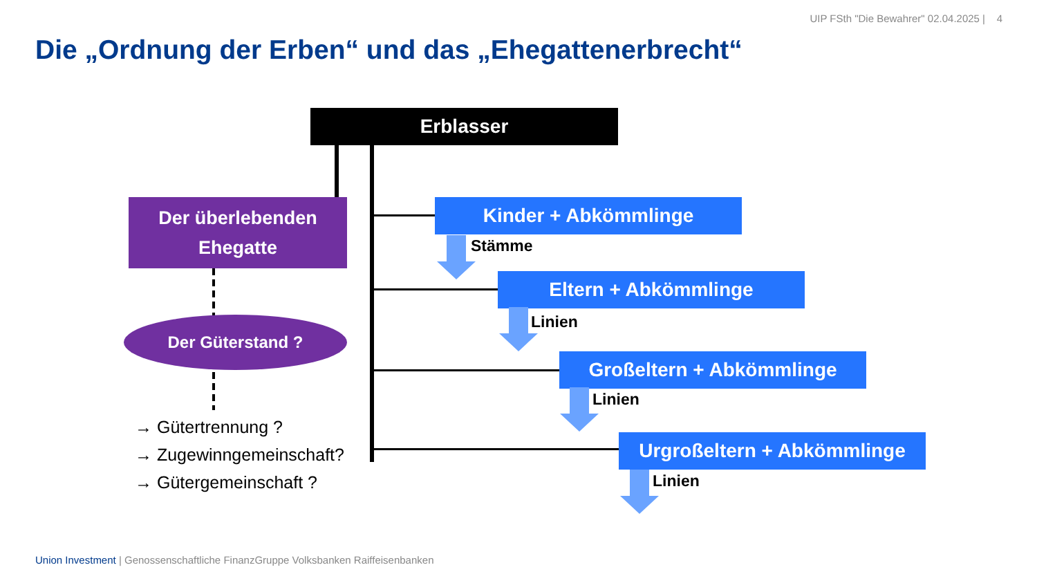UIP FSth "Die Bewahrer" 02.04.2025 | 4
Die „Ordnung der Erben“ und das „Ehegattenerbrecht“
Erblasser
Der überlebenden
Ehegatte
Der Güterstand ?
Kinder + Abkömmlinge
Eltern + Abkömmlinge
Großeltern + Abkömmlinge
Urgroßeltern + Abkömmlinge
Stämme
Linien
Linien
Linien
→ Gütertrennung ?
→ Zugewinngemeinschaft?
→ Gütergemeinschaft ?
Union Investment | Genossenschaftliche FinanzGruppe Volksbanken Raiffeisenbanken